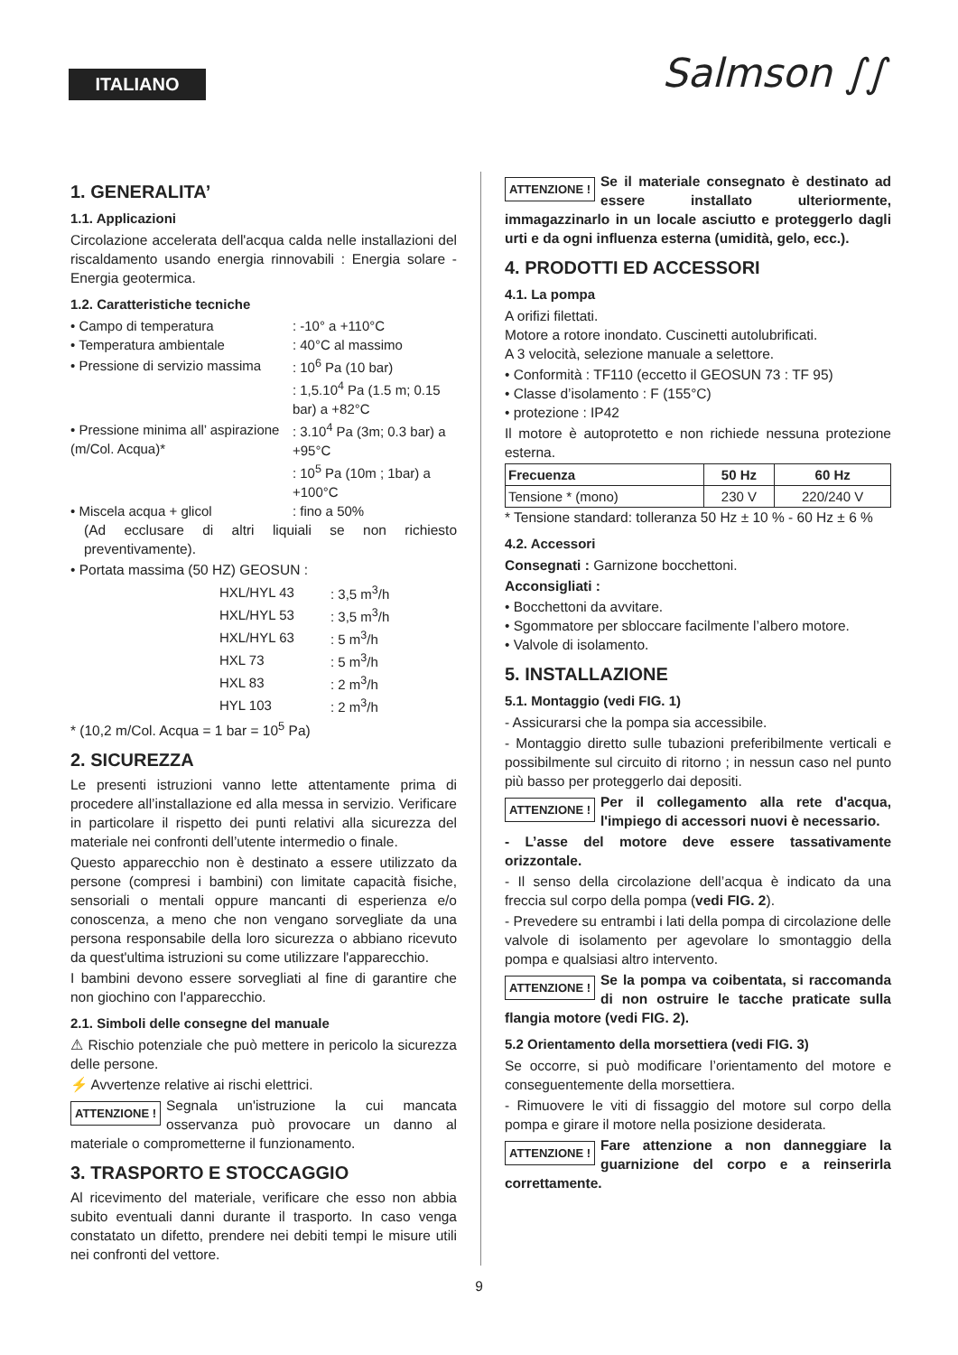ITALIANO Salmson ∫∫
1. GENERALITA’
1.1. Applicazioni
Circolazione accelerata dell'acqua calda nelle installazioni del riscaldamento usando energia rinnovabili : Energia solare - Energia geotermica.
1.2. Caratteristiche tecniche
| • Campo di temperatura | : -10° a +110°C |
| • Temperatura ambientale | : 40°C al massimo |
| • Pressione di servizio massima | : 10<sup>6</sup> Pa (10 bar) |
| • Pressione minima all’ aspirazione (m/Col. Acqua)* | : 1,5.10<sup>4</sup> Pa (1.5 m; 0.15 bar) a +82°C : 3.10<sup>4</sup> Pa (3m; 0.3 bar) a +95°C : 10<sup>5</sup> Pa (10m ; 1bar) a +100°C |
| • Miscela acqua + glicol | : fino a 50% |
(Ad ecclusare di altri liquiali se non richiesto preventivamente).
• Portata massima (50 HZ) GEOSUN :
| HXL/HYL 43 | : 3,5 m<sup>3</sup>/h |
| HXL/HYL 53 | : 3,5 m<sup>3</sup>/h |
| HXL/HYL 63 | : 5 m<sup>3</sup>/h |
| HXL 73 | : 5 m<sup>3</sup>/h |
| HXL 83 | : 2 m<sup>3</sup>/h |
| HYL 103 | : 2 m<sup>3</sup>/h |
* (10,2 m/Col. Acqua = 1 bar = 10<sup>5</sup> Pa)
2. SICUREZZA
Le presenti istruzioni vanno lette attentamente prima di procedere all’installazione ed alla messa in servizio. Verificare in particolare il rispetto dei punti relativi alla sicurezza del materiale nei confronti dell’utente intermedio o finale.
Questo apparecchio non è destinato a essere utilizzato da persone (compresi i bambini) con limitate capacità fisiche, sensoriali o mentali oppure mancanti di esperienza e/o conoscenza, a meno che non vengano sorvegliate da una persona responsabile della loro sicurezza o abbiano ricevuto da quest'ultima istruzioni su come utilizzare l'apparecchio.
I bambini devono essere sorvegliati al fine di garantire che non giochino con l'apparecchio.
2.1. Simboli delle consegne del manuale
⚠ Rischio potenziale che può mettere in pericolo la sicurezza delle persone.
⚡ Avvertenze relative ai rischi elettrici.
ATTENZIONE ! Segnala un'istruzione la cui mancata osservanza può provocare un danno al materiale o comprometterne il funzionamento.
3. TRASPORTO E STOCCAGGIO
Al ricevimento del materiale, verificare che esso non abbia subito eventuali danni durante il trasporto. In caso venga constatato un difetto, prendere nei debiti tempi le misure utili nei confronti del vettore.
ATTENZIONE ! Se il materiale consegnato è destinato ad essere installato ulteriormente, immagazzinarlo in un locale asciutto e proteggerlo dagli urti e da ogni influenza esterna (umidità, gelo, ecc.).
4. PRODOTTI ED ACCESSORI
4.1. La pompa
A orifizi filettati.
Motore a rotore inondato. Cuscinetti autolubrificati.
A 3 velocità, selezione manuale a selettore.
• Conformità : TF110 (eccetto il GEOSUN 73 : TF 95)
• Classe d’isolamento : F (155°C)
• protezione : IP42
Il motore è autoprotetto e non richiede nessuna protezione esterna.
| Frecuenza | 50 Hz | 60 Hz |
| --- | --- | --- |
| Tensione * (mono) | 230 V | 220/240 V |
* Tensione standard: tolleranza 50 Hz ± 10 % - 60 Hz ± 6 %
4.2. Accessori
Consegnati : Garnizone bocchettoni.
Acconsigliati :
• Bocchettoni da avvitare.
• Sgommatore per sbloccare facilmente l’albero motore.
• Valvole di isolamento.
5. INSTALLAZIONE
5.1. Montaggio (vedi FIG. 1)
- Assicurarsi che la pompa sia accessibile.
- Montaggio diretto sulle tubazioni preferibilmente verticali e possibilmente sul circuito di ritorno ; in nessun caso nel punto più basso per proteggerlo dai depositi.
ATTENZIONE ! Per il collegamento alla rete d'acqua, l'impiego di accessori nuovi è necessario.
- L’asse del motore deve essere tassativamente orizzontale.
- Il senso della circolazione dell’acqua è indicato da una freccia sul corpo della pompa (vedi FIG. 2).
- Prevedere su entrambi i lati della pompa di circolazione delle valvole di isolamento per agevolare lo smontaggio della pompa e qualsiasi altro intervento.
ATTENZIONE ! Se la pompa va coibentata, si raccomanda di non ostruire le tacche praticate sulla flangia motore (vedi FIG. 2).
5.2 Orientamento della morsettiera (vedi FIG. 3)
Se occorre, si può modificare l’orientamento del motore e conseguentemente della morsettiera.
- Rimuovere le viti di fissaggio del motore sul corpo della pompa e girare il motore nella posizione desiderata.
ATTENZIONE ! Fare attenzione a non danneggiare la guarnizione del corpo e a reinserirla correttamente.
9